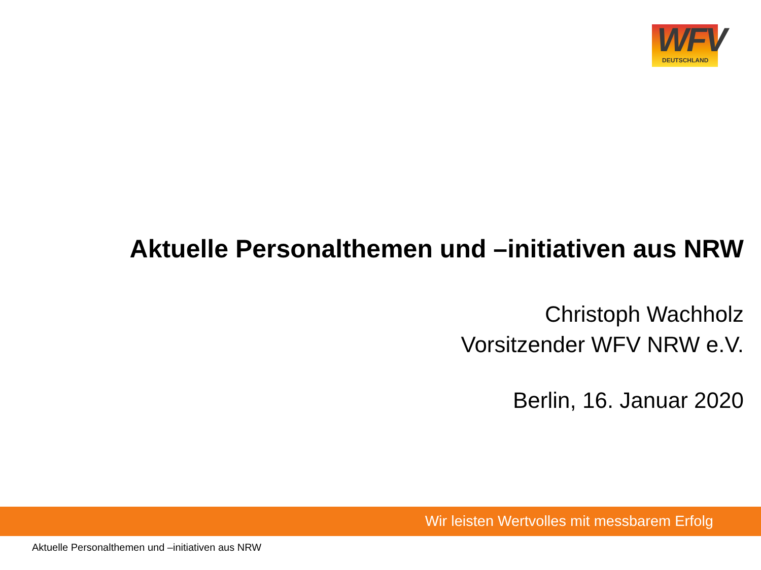WFV DEUTSCHLAND
Aktuelle Personalthemen und –initiativen aus NRW
Christoph Wachholz
Vorsitzender WFV NRW e.V.
Berlin, 16. Januar 2020
Wir leisten Wertvolles mit messbarem Erfolg
Aktuelle Personalthemen und –initiativen aus NRW